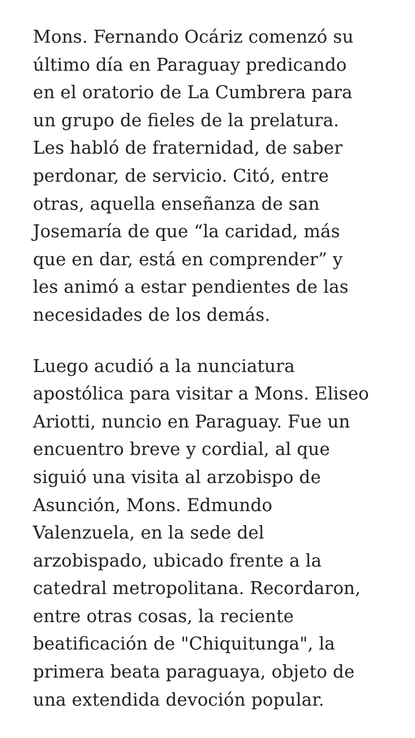Mons. Fernando Ocáriz comenzó su
último día en Paraguay predicando
en el oratorio de La Cumbrera para
un grupo de fieles de la prelatura.
Les habló de fraternidad, de saber
perdonar, de servicio. Citó, entre
otras, aquella enseñanza de san
Josemaría de que “la caridad, más
que en dar, está en comprender” y
les animó a estar pendientes de las
necesidades de los demás.
Luego acudió a la nunciatura
apostólica para visitar a Mons. Eliseo
Ariotti, nuncio en Paraguay. Fue un
encuentro breve y cordial, al que
siguió una visita al arzobispo de
Asunción, Mons. Edmundo
Valenzuela, en la sede del
arzobispado, ubicado frente a la
catedral metropolitana. Recordaron,
entre otras cosas, la reciente
beatificación de "Chiquitunga", la
primera beata paraguaya, objeto de
una extendida devoción popular.